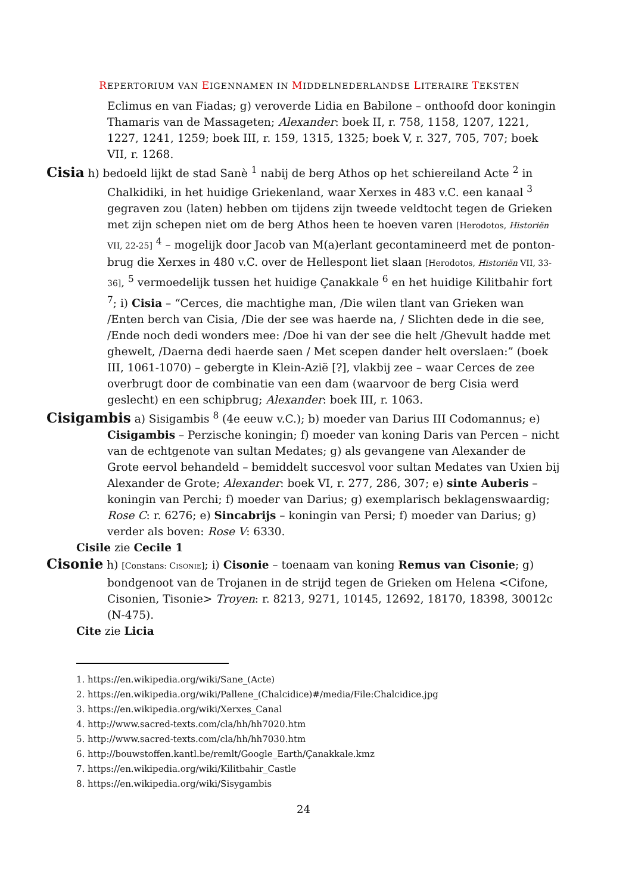REPERTORIUM VAN EIGENNAMEN IN MIDDELNEDERLANDSE LITERAIRE TEKSTEN
Eclimus en van Fiadas; g) veroverde Lidia en Babilone – onthoofd door koningin Thamaris van de Massageten; Alexander: boek II, r. 758, 1158, 1207, 1221, 1227, 1241, 1259; boek III, r. 159, 1315, 1325; boek V, r. 327, 705, 707; boek VII, r. 1268.
Cisia h) bedoeld lijkt de stad Sanè <sup>1</sup> nabij de berg Athos op het schiereiland Acte <sup>2</sup> in Chalkidiki, in het huidige Griekenland, waar Xerxes in 483 v.C. een kanaal <sup>3</sup> gegraven zou (laten) hebben om tijdens zijn tweede veldtocht tegen de Grieken met zijn schepen niet om de berg Athos heen te hoeven varen [Herodotos, Historiën VII, 22-25] <sup>4</sup> – mogelijk door Jacob van M(a)erlant gecontamineerd met de ponton-brug die Xerxes in 480 v.C. over de Hellespont liet slaan [Herodotos, Historiën VII, 33-36], <sup>5</sup> vermoedelijk tussen het huidige Çanakkale <sup>6</sup> en het huidige Kilitbahir fort <sup>7</sup>; i) Cisia – “Cerces, die machtighe man, /Die wilen tlant van Grieken wan /Enten berch van Cisia, /Die der see was haerde na, / Slichten dede in die see, /Ende noch dedi wonders mee: /Doe hi van der see die helt /Ghevult hadde met ghewelt, /Daerna dedi haerde saen / Met scepen dander helt overslaen:” (boek III, 1061-1070) – gebergte in Klein-Azië [?], vlakbij zee – waar Cerces de zee overbrugt door de combinatie van een dam (waarvoor de berg Cisia werd geslecht) en een schipbrug; Alexander: boek III, r. 1063.
Cisigambis a) Sisigambis <sup>8</sup> (4e eeuw v.C.); b) moeder van Darius III Codomannus; e) Cisigambis – Perzische koningin; f) moeder van koning Daris van Percen – nicht van de echtgenote van sultan Medates; g) als gevangene van Alexander de Grote eervol behandeld – bemiddelt succesvol voor sultan Medates van Uxien bij Alexander de Grote; Alexander: boek VI, r. 277, 286, 307; e) sinte Auberis – koningin van Perchi; f) moeder van Darius; g) exemplarisch beklagenswaardig; Rose C: r. 6276; e) Sincabrijs – koningin van Persi; f) moeder van Darius; g) verder als boven: Rose V: 6330.
Cisile zie Cecile 1
Cisonie h) [Constans: CISONIE]; i) Cisonie – toenaam van koning Remus van Cisonie; g) bondgenoot van de Trojanen in de strijd tegen de Grieken om Helena <Cifone, Cisonien, Tisonie> Troyen: r. 8213, 9271, 10145, 12692, 18170, 18398, 30012c (N-475).
Cite zie Licia
1. https://en.wikipedia.org/wiki/Sane_(Acte)
2. https://en.wikipedia.org/wiki/Pallene_(Chalcidice)#/media/File:Chalcidice.jpg
3. https://en.wikipedia.org/wiki/Xerxes_Canal
4. http://www.sacred-texts.com/cla/hh/hh7020.htm
5. http://www.sacred-texts.com/cla/hh/hh7030.htm
6. http://bouwstoffen.kantl.be/remlt/Google_Earth/Çanakkale.kmz
7. https://en.wikipedia.org/wiki/Kilitbahir_Castle
8. https://en.wikipedia.org/wiki/Sisygambis
24